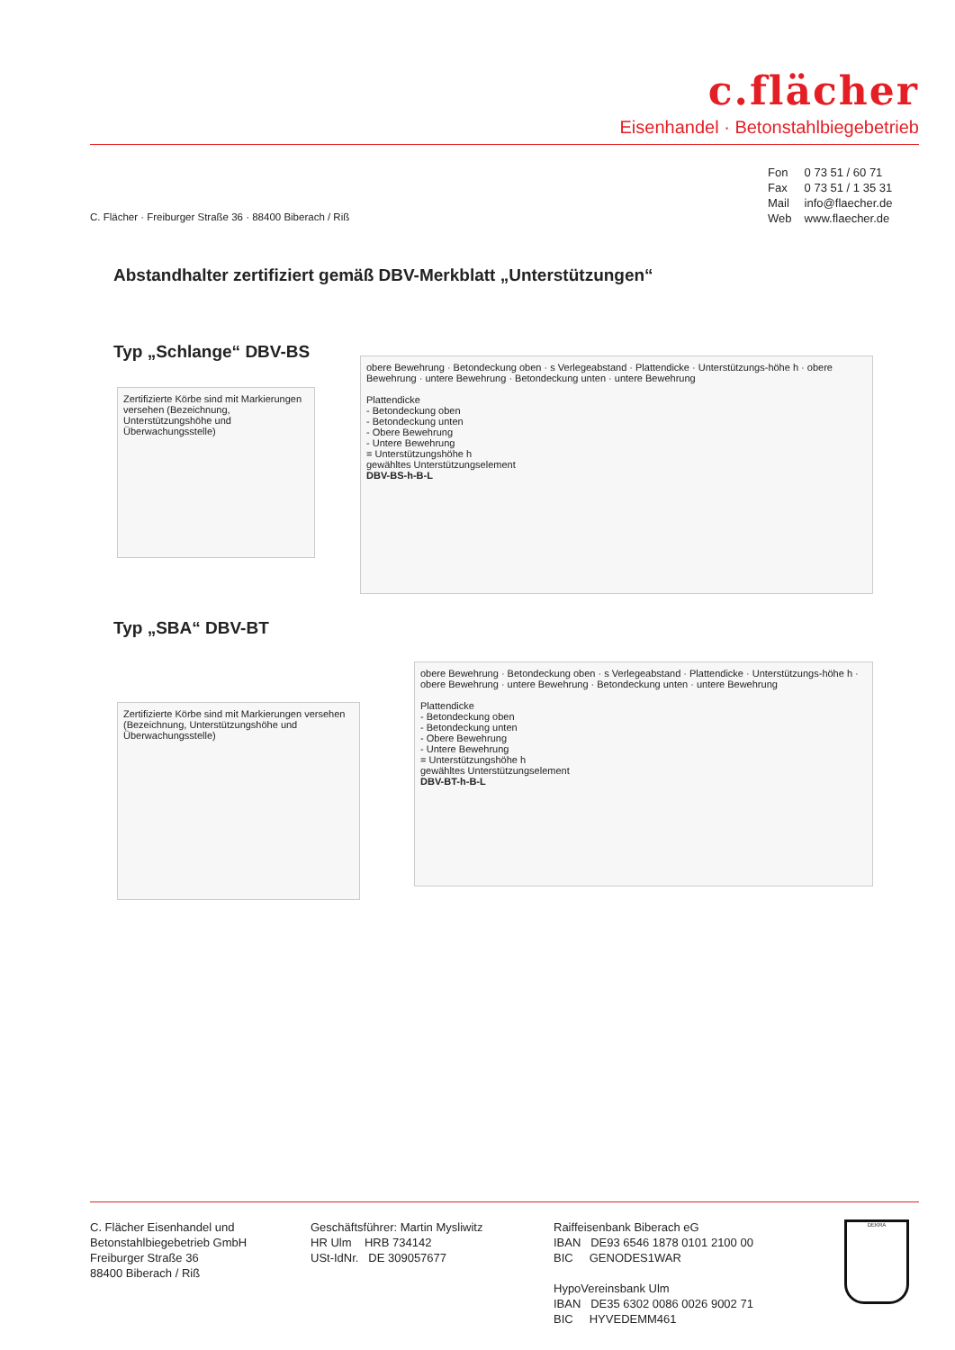c.flächer
Eisenhandel · Betonstahlbiegebetrieb
Fon 0 73 51 / 60 71
Fax 0 73 51 / 1 35 31
Mail info@flaecher.de
Web www.flaecher.de
C. Flächer · Freiburger Straße 36 · 88400 Biberach / Riß
Abstandhalter zertifiziert gemäß DBV-Merkblatt „Unterstützungen“
Typ „Schlange“ DBV-BS
Zertifizierte Körbe sind mit Markierungen versehen (Bezeichnung, Unterstützungshöhe und Überwachungsstelle)
obere Bewehrung · Betondeckung oben · s Verlegeabstand · Plattendicke · Unterstützungs-höhe h · obere Bewehrung · untere Bewehrung · Betondeckung unten · untere Bewehrung
Plattendicke
- Betondeckung oben
- Betondeckung unten
- Obere Bewehrung
- Untere Bewehrung
= Unterstützungshöhe h
gewähltes Unterstützungselement
DBV-BS-h-B-L
Typ „SBA“ DBV-BT
Zertifizierte Körbe sind mit Markierungen versehen (Bezeichnung, Unterstützungshöhe und Überwachungsstelle)
obere Bewehrung · Betondeckung oben · s Verlegeabstand · Plattendicke · Unterstützungs-höhe h · obere Bewehrung · untere Bewehrung · Betondeckung unten · untere Bewehrung
Plattendicke
- Betondeckung oben
- Betondeckung unten
- Obere Bewehrung
- Untere Bewehrung
= Unterstützungshöhe h
gewähltes Unterstützungselement
DBV-BT-h-B-L
C. Flächer Eisenhandel und
Betonstahlbiegebetrieb GmbH
Freiburger Straße 36
88400 Biberach / Riß
Geschäftsführer: Martin Mysliwitz
HR Ulm HRB 734142
USt-IdNr. DE 309057677
Raiffeisenbank Biberach eG
IBAN DE93 6546 1878 0101 2100 00
BIC GENODES1WAR
HypoVereinsbank Ulm
IBAN DE35 6302 0086 0026 9002 71
BIC HYVEDEMM461
DEKRA